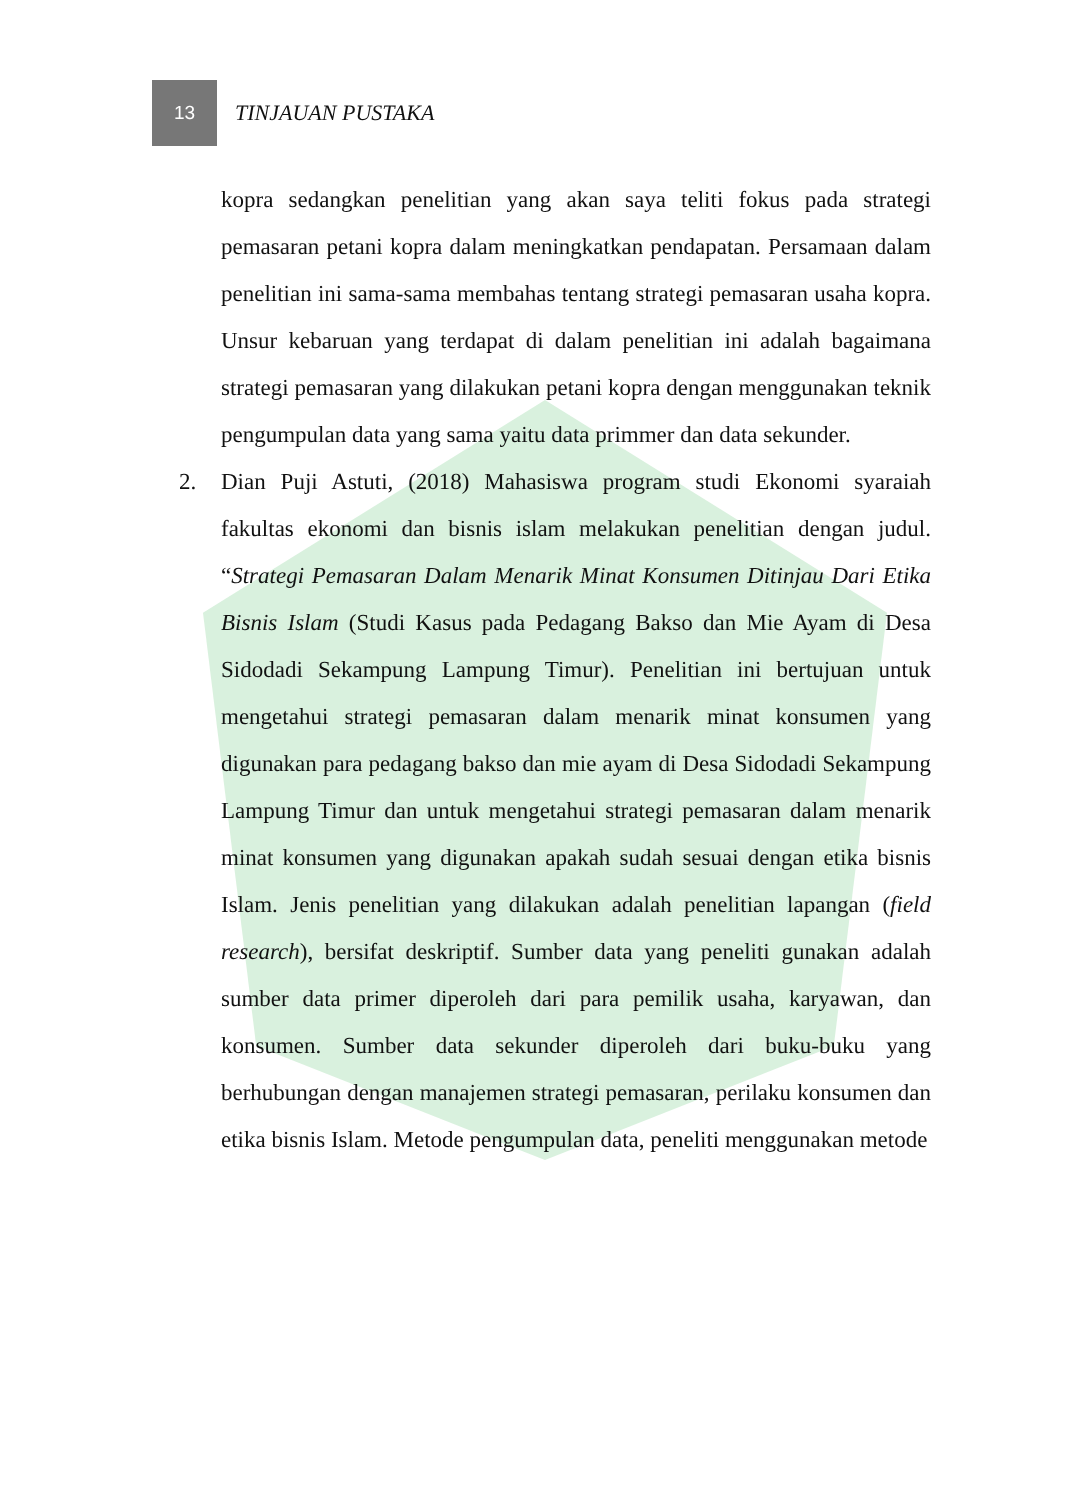13
TINJAUAN PUSTAKA
kopra sedangkan penelitian yang akan saya teliti fokus pada strategi pemasaran petani kopra dalam meningkatkan pendapatan. Persamaan dalam penelitian ini sama-sama membahas tentang strategi pemasaran usaha kopra. Unsur kebaruan yang terdapat di dalam penelitian ini adalah bagaimana strategi pemasaran yang dilakukan petani kopra dengan menggunakan teknik pengumpulan data yang sama yaitu data primmer dan data sekunder.
2. Dian Puji Astuti, (2018) Mahasiswa program studi Ekonomi syaraiah fakultas ekonomi dan bisnis islam melakukan penelitian dengan judul. “Strategi Pemasaran Dalam Menarik Minat Konsumen Ditinjau Dari Etika Bisnis Islam (Studi Kasus pada Pedagang Bakso dan Mie Ayam di Desa Sidodadi Sekampung Lampung Timur). Penelitian ini bertujuan untuk mengetahui strategi pemasaran dalam menarik minat konsumen yang digunakan para pedagang bakso dan mie ayam di Desa Sidodadi Sekampung Lampung Timur dan untuk mengetahui strategi pemasaran dalam menarik minat konsumen yang digunakan apakah sudah sesuai dengan etika bisnis Islam. Jenis penelitian yang dilakukan adalah penelitian lapangan (field research), bersifat deskriptif. Sumber data yang peneliti gunakan adalah sumber data primer diperoleh dari para pemilik usaha, karyawan, dan konsumen. Sumber data sekunder diperoleh dari buku-buku yang berhubungan dengan manajemen strategi pemasaran, perilaku konsumen dan etika bisnis Islam. Metode pengumpulan data, peneliti menggunakan metode